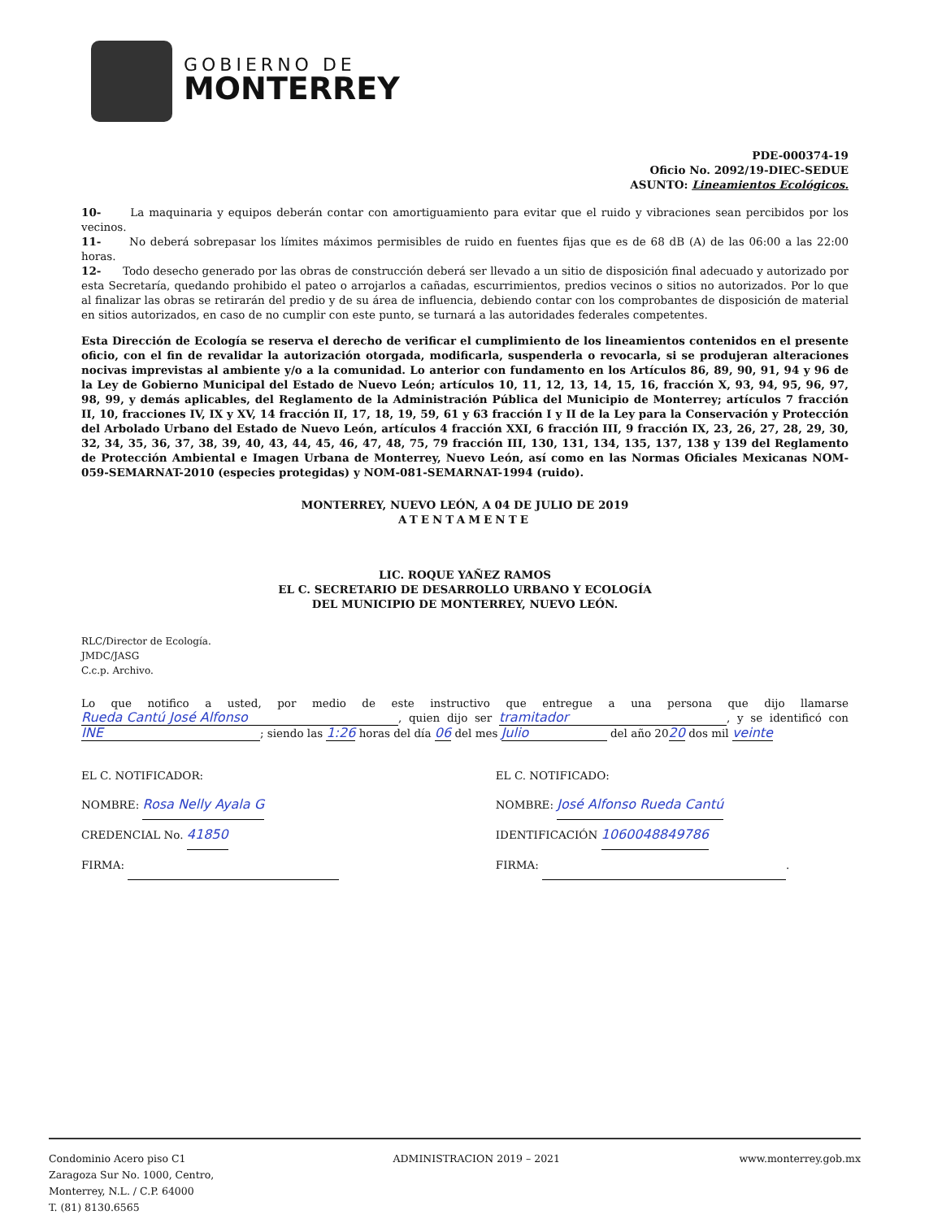GOBIERNO DE
MONTERREY
PDE-000374-19
Oficio No. 2092/19-DIEC-SEDUE
ASUNTO: Lineamientos Ecológicos.
10- La maquinaria y equipos deberán contar con amortiguamiento para evitar que el ruido y vibraciones sean percibidos por los vecinos.
11- No deberá sobrepasar los límites máximos permisibles de ruido en fuentes fijas que es de 68 dB (A) de las 06:00 a las 22:00 horas.
12- Todo desecho generado por las obras de construcción deberá ser llevado a un sitio de disposición final adecuado y autorizado por esta Secretaría, quedando prohibido el pateo o arrojarlos a cañadas, escurrimientos, predios vecinos o sitios no autorizados. Por lo que al finalizar las obras se retirarán del predio y de su área de influencia, debiendo contar con los comprobantes de disposición de material en sitios autorizados, en caso de no cumplir con este punto, se turnará a las autoridades federales competentes.
Esta Dirección de Ecología se reserva el derecho de verificar el cumplimiento de los lineamientos contenidos en el presente oficio, con el fin de revalidar la autorización otorgada, modificarla, suspenderla o revocarla, si se produjeran alteraciones nocivas imprevistas al ambiente y/o a la comunidad. Lo anterior con fundamento en los Artículos 86, 89, 90, 91, 94 y 96 de la Ley de Gobierno Municipal del Estado de Nuevo León; artículos 10, 11, 12, 13, 14, 15, 16, fracción X, 93, 94, 95, 96, 97, 98, 99, y demás aplicables, del Reglamento de la Administración Pública del Municipio de Monterrey; artículos 7 fracción II, 10, fracciones IV, IX y XV, 14 fracción II, 17, 18, 19, 59, 61 y 63 fracción I y II de la Ley para la Conservación y Protección del Arbolado Urbano del Estado de Nuevo León, artículos 4 fracción XXI, 6 fracción III, 9 fracción IX, 23, 26, 27, 28, 29, 30, 32, 34, 35, 36, 37, 38, 39, 40, 43, 44, 45, 46, 47, 48, 75, 79 fracción III, 130, 131, 134, 135, 137, 138 y 139 del Reglamento de Protección Ambiental e Imagen Urbana de Monterrey, Nuevo León, así como en las Normas Oficiales Mexicanas NOM-059-SEMARNAT-2010 (especies protegidas) y NOM-081-SEMARNAT-1994 (ruido).
MONTERREY, NUEVO LEÓN, A 04 DE JULIO DE 2019
ATENTAMENTE
LIC. ROQUE YAÑEZ RAMOS
EL C. SECRETARIO DE DESARROLLO URBANO Y ECOLOGÍA
DEL MUNICIPIO DE MONTERREY, NUEVO LEÓN.
RLC/Director de Ecología.
JMDC/JASG
C.c.p. Archivo.
Lo que notifico a usted, por medio de este instructivo que entregue a una persona que dijo llamarse Rueda Cantú José Alfonso, quien dijo ser tramitador, y se identificó con INE; siendo las 1:26 horas del día 06 del mes Julio del año 2020 dos mil veinte
EL C. NOTIFICADOR:
NOMBRE: Rosa Nelly Ayala G
CREDENCIAL No. 41850
FIRMA:
EL C. NOTIFICADO:
NOMBRE: José Alfonso Rueda Cantú
IDENTIFICACIÓN 1060048849786
FIRMA: .
Condominio Acero piso C1
Zaragoza Sur No. 1000, Centro,
Monterrey, N.L. / C.P. 64000
T. (81) 8130.6565
ADMINISTRACION 2019 – 2021 www.monterrey.gob.mx